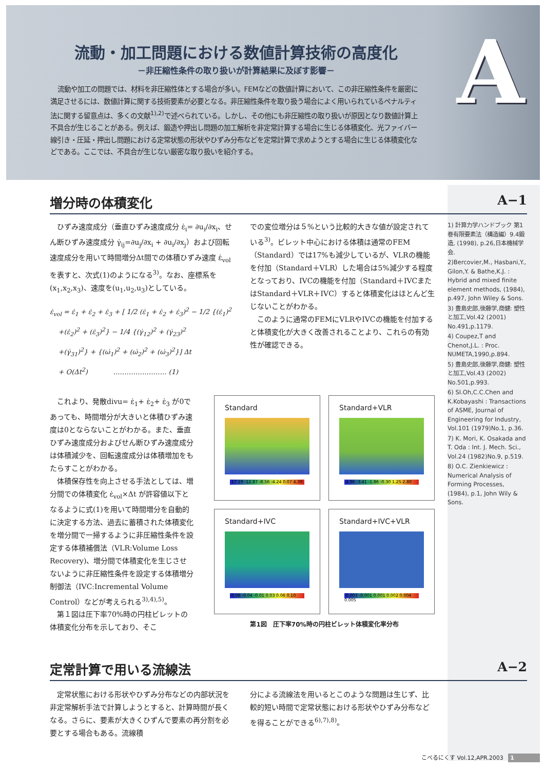流動・加工問題における数値計算技術の高度化
－非圧縮性条件の取り扱いが計算結果に及ぼす影響－
流動や加工の問題では、材料を非圧縮性体とする場合が多い。FEMなどの数値計算において、この非圧縮性条件を厳密に満足させるには、数値計算に関する技術要素が必要となる。非圧縮性条件を取り扱う場合によく用いられているペナルティ法に関する留意点は、多くの文献<sup>1),2)</sup>で述べられている。しかし、その他にも非圧縮性の取り扱いが原因となり数値計算上不具合が生じることがある。例えば、鍛造や押出し問題の加工解析を非定常計算する場合に生じる体積変化、光ファイバー線引き・圧延・押出し問題における定常状態の形状やひずみ分布などを定常計算で求めようとする場合に生じる体積変化などである。ここでは、不具合が生じない厳密な取り扱いを紹介する。
A
増分時の体積変化 A−1
1) 計算力学ハンドブック 第1巻有限要素法（構造編）9.4鍛造, (1998), p.26,日本機械学会.
2)Bercovier,M., Hasbani,Y., Gilon,Y. & Bathe,K.J. : Hybrid and mixed finite element methods, (1984), p.497, John Wiley & Sons.
3) 豊島史郎,後藤学,商健: 塑性と加工,Vol.42 (2001) No.491,p.1179.
4) Coupez,T and Chenot,J.L. : Proc. NUMETA,1990,p.894.
5) 豊島史郎,後藤学,商健: 塑性と加工,Vol.43 (2002) No.501,p.993.
6) SI.Oh,C.C.Chen and K.Kobayashi : Transactions of ASME, Journal of Engineering for Industry, Vol.101 (1979)No.1, p.36.
7) K. Mori, K. Osakada and T. Oda : Int. J. Mech. Sci., Vol.24 (1982)No.9, p.519.
8) O.C. Zienkiewicz : Numerical Analysis of Forming Processes, (1984), p.1, John Wily & Sons.
ひずみ速度成分（垂直ひずみ速度成分 ε̇<sub>i</sub>= ∂u<sub>i</sub>/∂x<sub>i</sub>、せん断ひずみ速度成分 γ̇<sub>ij</sub>=∂u<sub>j</sub>/∂x<sub>i</sub> + ∂u<sub>i</sub>/∂x<sub>j</sub>）および回転速度成分を用いて時間増分Δt間での体積ひずみ速度 ε̇<sub>vol</sub>を表すと、次式(1)のようになる<sup>3)</sup>。なお、座標系を(x<sub>1</sub>,x<sub>2</sub>,x<sub>3</sub>)、速度を(u<sub>1</sub>,u<sub>2</sub>,u<sub>3</sub>)としている。
ε̇<sub>vol</sub> = ε̇<sub>1</sub> + ε̇<sub>2</sub> + ε̇<sub>3</sub> + [ 1/2 (ε̇<sub>1</sub> + ε̇<sub>2</sub> + ε̇<sub>3</sub>)<sup>2</sup> − 1/2 {(ε̇<sub>1</sub>)<sup>2</sup>
+(ε̇<sub>2</sub>)<sup>2</sup> + (ε̇<sub>3</sub>)<sup>2</sup>} − 1/4 {(γ̇<sub>12</sub>)<sup>2</sup> + (γ̇<sub>23</sub>)<sup>2</sup>
+(γ̇<sub>31</sub>)<sup>2</sup>} + {(ω̇<sub>1</sub>)<sup>2</sup> + (ω̇<sub>2</sub>)<sup>2</sup> + (ω̇<sub>3</sub>)<sup>2</sup>}] Δt
+ O(Δt<sup>2</sup>) …………………… (1)
での変位増分は５%という比較的大きな値が設定されている<sup>3)</sup>。ビレット中心における体積は通常のFEM（Standard）では17%も減少しているが、VLRの機能を付加（Standard＋VLR）した場合は5%減少する程度となっており、IVCの機能を付加（Standard＋IVCまたはStandard＋VLR＋IVC）すると体積変化はほとんど生じないことがわかる。
このように通常のFEMにVLRやIVCの機能を付加すると体積変化が大きく改善されることより、これらの有効性が確認できる。
これより、発散divu= ε̇<sub>1</sub>+ ε̇<sub>2</sub>+ ε̇<sub>3</sub> が0であっても、時間増分が大きいと体積ひずみ速度は0とならないことがわかる。また、垂直ひずみ速度成分およびせん断ひずみ速度成分は体積減少を、回転速度成分は体積増加をもたらすことがわかる。
体積保存性を向上させる手法としては、増分間での体積変化 ε̇<sub>vol</sub>×Δt が許容値以下となるように式(1)を用いて時間増分を自動的に決定する方法、過去に蓄積された体積変化を増分間で一掃するように非圧縮性条件を設定する体積補償法（VLR:Volume Loss Recovery)、増分間で体積変化を生じさせないように非圧縮性条件を設定する体積増分制御法（IVC:Incremental Volume Control）などが考えられる<sup>3),4),5)</sup>。
第１図は圧下率70%時の円柱ビレットの体積変化分布を示しており、そこ
Standard
-17.19 -12.87 -8.56 -4.24 0.07 4.39
Standard+VLR
-4.96 -3.41 -1.86 -0.30 1.25 2.80
Standard+IVC
-0.08 -0.04 -0.01 0.03 0.06 0.10
Standard+IVC+VLR
-0.003 -0.001 0.001 0.002 0.004 0.005
第1図　圧下率70%時の円柱ビレット体積変化率分布
定常計算で用いる流線法 A−2
定常状態における形状やひずみ分布などの内部状況を非定常解析手法で計算しようとすると、計算時間が長くなる。さらに、要素が大きくひずんで要素の再分割を必要とする場合もある。流線積
分による流線法を用いるとこのような問題は生じず、比較的短い時間で定常状態における形状やひずみ分布などを得ることができる<sup>6),7),8)</sup>。
こべるにくす Vol.12,APR.2003 1